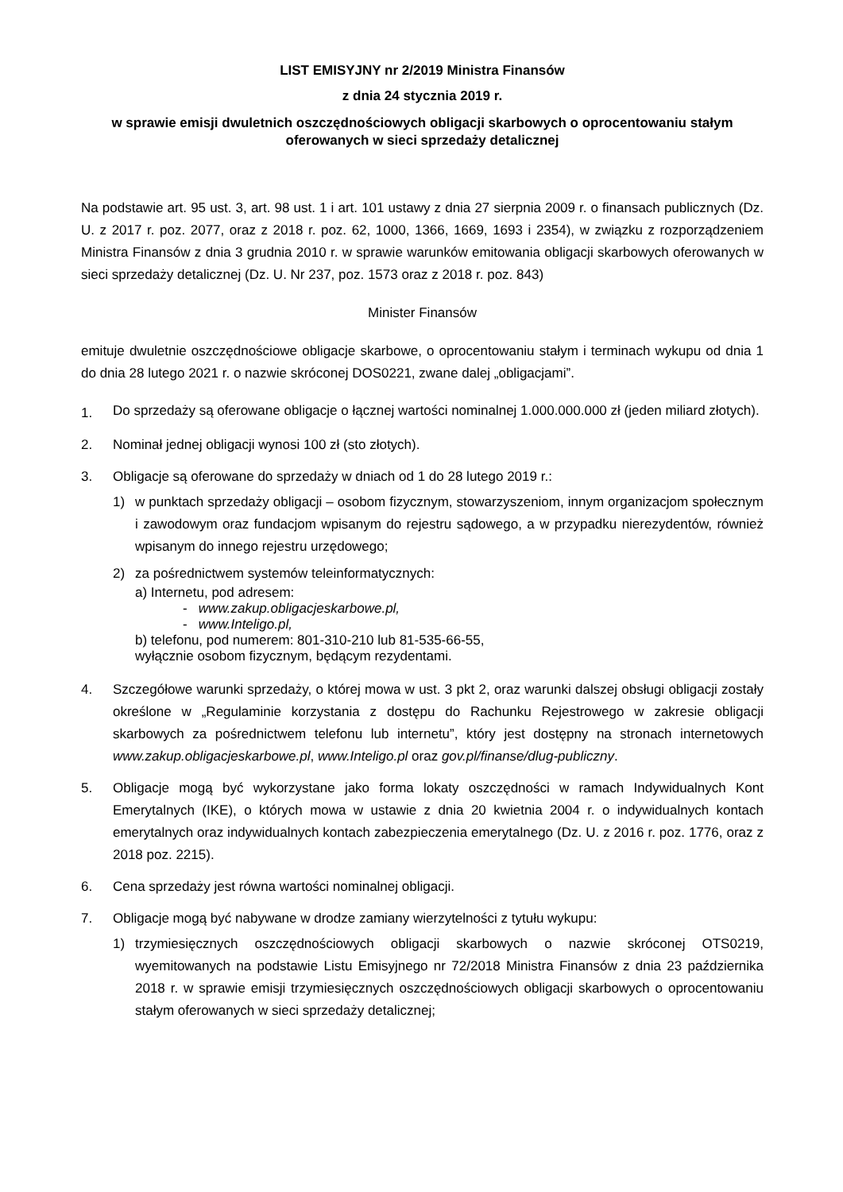LIST EMISYJNY nr 2/2019 Ministra Finansów
z dnia 24 stycznia 2019 r.
w sprawie emisji dwuletnich oszczędnościowych obligacji skarbowych o oprocentowaniu stałym oferowanych w sieci sprzedaży detalicznej
Na podstawie art. 95 ust. 3, art. 98 ust. 1 i art. 101 ustawy z dnia 27 sierpnia 2009 r. o finansach publicznych (Dz. U. z 2017 r. poz. 2077, oraz z 2018 r. poz. 62, 1000, 1366, 1669, 1693 i 2354), w związku z rozporządzeniem Ministra Finansów z dnia 3 grudnia 2010 r. w sprawie warunków emitowania obligacji skarbowych oferowanych w sieci sprzedaży detalicznej (Dz. U. Nr 237, poz. 1573 oraz z 2018 r. poz. 843)
Minister Finansów
emituje dwuletnie oszczędnościowe obligacje skarbowe, o oprocentowaniu stałym i terminach wykupu od dnia 1 do dnia 28 lutego 2021 r. o nazwie skróconej DOS0221, zwane dalej „obligacjami”.
1.
Do sprzedaży są oferowane obligacje o łącznej wartości nominalnej 1.000.000.000 zł (jeden miliard złotych).
2. Nominał jednej obligacji wynosi 100 zł (sto złotych).
3. Obligacje są oferowane do sprzedaży w dniach od 1 do 28 lutego 2019 r.:
1) w punktach sprzedaży obligacji – osobom fizycznym, stowarzyszeniom, innym organizacjom społecznym i zawodowym oraz fundacjom wpisanym do rejestru sądowego, a w przypadku nierezydentów, również wpisanym do innego rejestru urzędowego;
2) za pośrednictwem systemów teleinformatycznych:
a) Internetu, pod adresem:
- www.zakup.obligacjeskarbowe.pl,
- www.Inteligo.pl,
b) telefonu, pod numerem: 801-310-210 lub 81-535-66-55,
wyłącznie osobom fizycznym, będącym rezydentami.
4. Szczegółowe warunki sprzedaży, o której mowa w ust. 3 pkt 2, oraz warunki dalszej obsługi obligacji zostały określone w „Regulaminie korzystania z dostępu do Rachunku Rejestrowego w zakresie obligacji skarbowych za pośrednictwem telefonu lub internetu”, który jest dostępny na stronach internetowych www.zakup.obligacjeskarbowe.pl, www.Inteligo.pl oraz gov.pl/finanse/dlug-publiczny.
5. Obligacje mogą być wykorzystane jako forma lokaty oszczędności w ramach Indywidualnych Kont Emerytalnych (IKE), o których mowa w ustawie z dnia 20 kwietnia 2004 r. o indywidualnych kontach emerytalnych oraz indywidualnych kontach zabezpieczenia emerytalnego (Dz. U. z 2016 r. poz. 1776, oraz z 2018 poz. 2215).
6. Cena sprzedaży jest równa wartości nominalnej obligacji.
7. Obligacje mogą być nabywane w drodze zamiany wierzytelności z tytułu wykupu:
1) trzymiesięcznych oszczędnościowych obligacji skarbowych o nazwie skróconej OTS0219, wyemitowanych na podstawie Listu Emisyjnego nr 72/2018 Ministra Finansów z dnia 23 października 2018 r. w sprawie emisji trzymiesięcznych oszczędnościowych obligacji skarbowych o oprocentowaniu stałym oferowanych w sieci sprzedaży detalicznej;